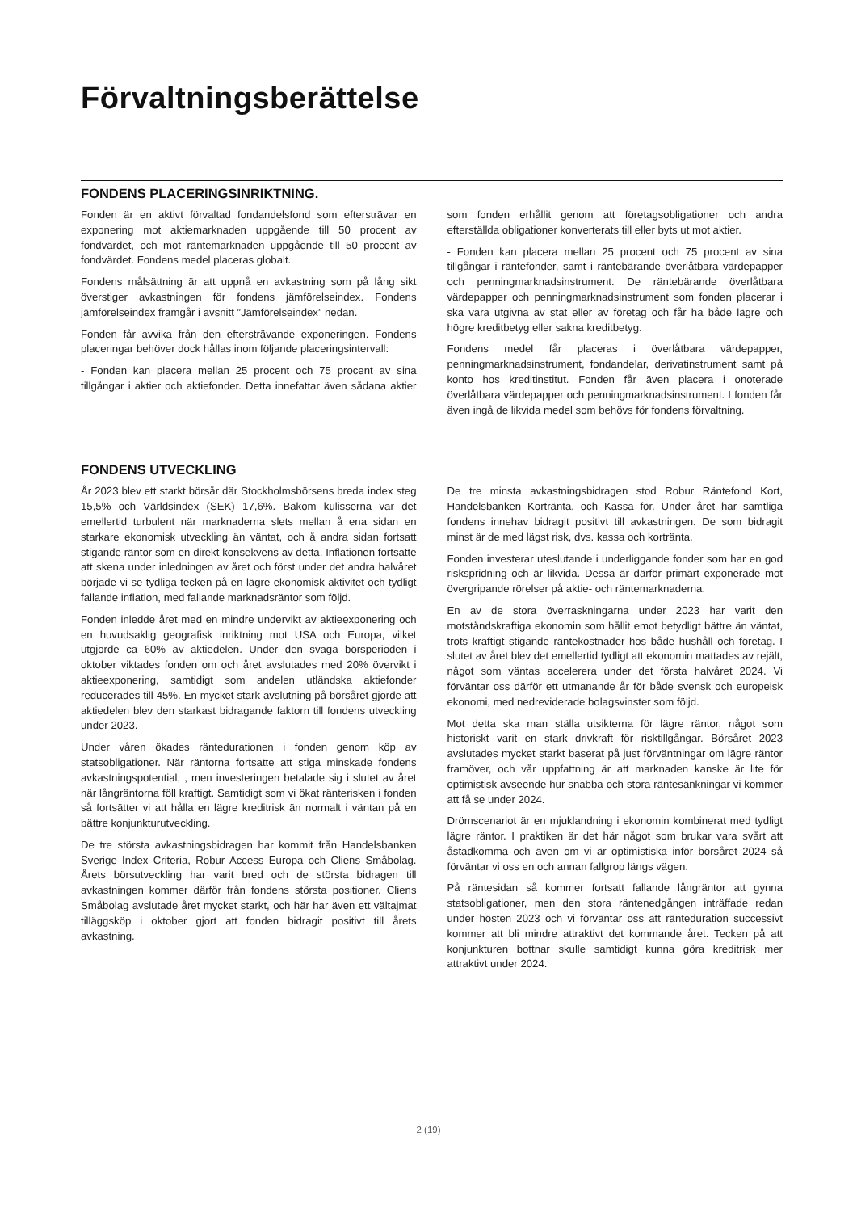Förvaltningsberättelse
FONDENS PLACERINGSINRIKTNING.
Fonden är en aktivt förvaltad fondandelsfond som eftersträvar en exponering mot aktiemarknaden uppgående till 50 procent av fondvärdet, och mot räntemarknaden uppgående till 50 procent av fondvärdet. Fondens medel placeras globalt.
Fondens målsättning är att uppnå en avkastning som på lång sikt överstiger avkastningen för fondens jämförelseindex. Fondens jämförelseindex framgår i avsnitt ”Jämförelseindex” nedan.
Fonden får avvika från den eftersträvande exponeringen. Fondens placeringar behöver dock hållas inom följande placeringsintervall:
- Fonden kan placera mellan 25 procent och 75 procent av sina tillgångar i aktier och aktiefonder. Detta innefattar även sådana aktier som fonden erhållit genom att företagsobligationer och andra efterställda obligationer konverterats till eller byts ut mot aktier.
- Fonden kan placera mellan 25 procent och 75 procent av sina tillgångar i räntefonder, samt i räntebärande överlåtbara värdepapper och penningmarknadsinstrument. De räntebärande överlåtbara värdepapper och penningmarknadsinstrument som fonden placerar i ska vara utgivna av stat eller av företag och får ha både lägre och högre kreditbetyg eller sakna kreditbetyg.
Fondens medel får placeras i överlåtbara värdepapper, penningmarknadsinstrument, fondandelar, derivatinstrument samt på konto hos kreditinstitut. Fonden får även placera i onoterade överlåtbara värdepapper och penningmarknadsinstrument. I fonden får även ingå de likvida medel som behövs för fondens förvaltning.
FONDENS UTVECKLING
År 2023 blev ett starkt börsår där Stockholmsbörsens breda index steg 15,5% och Världsindex (SEK) 17,6%. Bakom kulisserna var det emellertid turbulent när marknaderna slets mellan å ena sidan en starkare ekonomisk utveckling än väntat, och å andra sidan fortsatt stigande räntor som en direkt konsekvens av detta. Inflationen fortsatte att skena under inledningen av året och först under det andra halvåret började vi se tydliga tecken på en lägre ekonomisk aktivitet och tydligt fallande inflation, med fallande marknadsräntor som följd.
Fonden inledde året med en mindre undervikt av aktieexponering och en huvudsaklig geografisk inriktning mot USA och Europa, vilket utgjorde ca 60% av aktiedelen. Under den svaga börsperioden i oktober viktades fonden om och året avslutades med 20% övervikt i aktieexponering, samtidigt som andelen utländska aktiefonder reducerades till 45%. En mycket stark avslutning på börsåret gjorde att aktiedelen blev den starkast bidragande faktorn till fondens utveckling under 2023.
Under våren ökades ränteduratio­nen i fonden genom köp av statsobligationer. När räntorna fortsatte att stiga minskade fondens avkastningspotential, , men investeringen betalade sig i slutet av året när långräntorna föll kraftigt. Samtidigt som vi ökat ränterisken i fonden så fortsätter vi att hålla en lägre kreditrisk än normalt i väntan på en bättre konjunkturutveckling.
De tre största avkastningsbidragen har kommit från Handelsbanken Sverige Index Criteria, Robur Access Europa och Cliens Småbolag. Årets börsutveckling har varit bred och de största bidragen till avkastningen kommer därför från fondens största positioner. Cliens Småbolag avslutade året mycket starkt, och här har även ett vältajmat tilläggsköp i oktober gjort att fonden bidragit positivt till årets avkastning.
De tre minsta avkastningsbidragen stod Robur Räntefond Kort, Handelsbanken Kortränta, och Kassa för. Under året har samtliga fondens innehav bidragit positivt till avkastningen. De som bidragit minst är de med lägst risk, dvs. kassa och kortränta.
Fonden investerar uteslutande i underliggande fonder som har en god riskspridning och är likvida. Dessa är därför primärt exponerade mot övergripande rörelser på aktie- och räntemarknaderna.
En av de stora överraskningarna under 2023 har varit den motståndskraftiga ekonomin som hållit emot betydligt bättre än väntat, trots kraftigt stigande räntekostnader hos både hushåll och företag. I slutet av året blev det emellertid tydligt att ekonomin mattades av rejält, något som väntas accelerera under det första halvåret 2024. Vi förväntar oss därför ett utmanande år för både svensk och europeisk ekonomi, med nedreviderade bolagsvinster som följd.
Mot detta ska man ställa utsikterna för lägre räntor, något som historiskt varit en stark drivkraft för risktillgångar. Börsåret 2023 avslutades mycket starkt baserat på just förväntningar om lägre räntor framöver, och vår uppfattning är att marknaden kanske är lite för optimistisk avseende hur snabba och stora räntesänkningar vi kommer att få se under 2024.
Drömscenariot är en mjuklandning i ekonomin kombinerat med tydligt lägre räntor. I praktiken är det här något som brukar vara svårt att åstadkomma och även om vi är optimistiska inför börsåret 2024 så förväntar vi oss en och annan fallgrop längs vägen.
På räntesidan så kommer fortsatt fallande långräntor att gynna statsobligationer, men den stora räntenedgången inträffade redan under hösten 2023 och vi förväntar oss att ränteduration successivt kommer att bli mindre attraktivt det kommande året. Tecken på att konjunkturen bottnar skulle samtidigt kunna göra kreditrisk mer attraktivt under 2024.
2 (19)